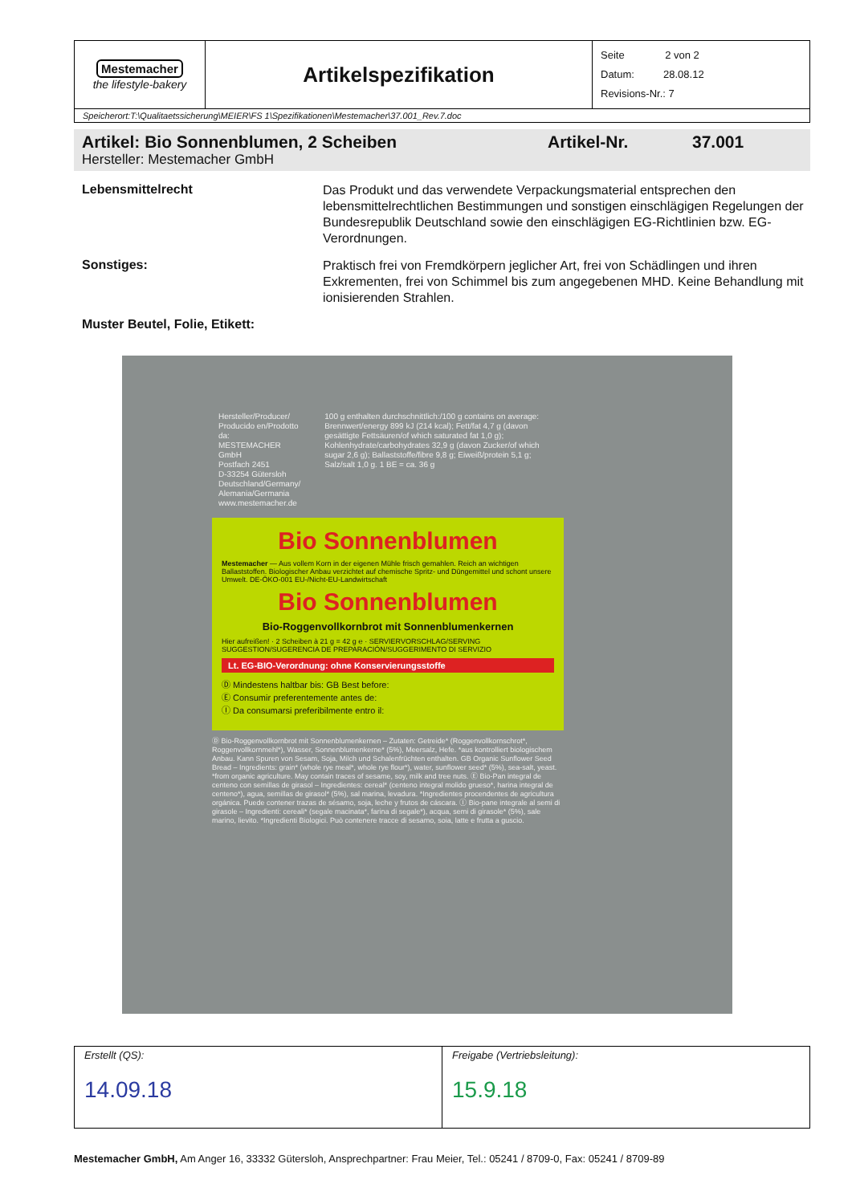| Mestemacher the lifestyle-bakery | Artikelspezifikation | Seite 2 von 2 Datum: 28.08.12 Revisions-Nr.: 7 |
| Speicherort:T:\Qualitaetssicherung\MEIER\FS 1\Spezifikationen\Mestemacher\37.001_Rev.7.doc | | |
Artikel: Bio Sonnenblumen, 2 Scheiben Artikel-Nr. 37.001
Hersteller: Mestemacher GmbH
Lebensmittelrecht
Das Produkt und das verwendete Verpackungsmaterial entsprechen den lebensmittelrechtlichen Bestimmungen und sonstigen einschlägigen Regelungen der Bundesrepublik Deutschland sowie den einschlägigen EG-Richtlinien bzw. EG-Verordnungen.
Sonstiges:
Praktisch frei von Fremdkörpern jeglicher Art, frei von Schädlingen und ihren Exkrementen, frei von Schimmel bis zum angegebenen MHD. Keine Behandlung mit ionisierenden Strahlen.
Muster Beutel, Folie, Etikett:
Hersteller/Producer/
Producido en/Prodotto da:
MESTEMACHER GmbH
Postfach 2451
D-33254 Gütersloh
Deutschland/Germany/
Alemania/Germania
www.mestemacher.de
100 g enthalten durchschnittlich:/100 g contains on average: Brennwert/energy 899 kJ (214 kcal); Fett/fat 4,7 g (davon gesättigte Fettsäuren/of which saturated fat 1,0 g); Kohlenhydrate/carbohydrates 32,9 g (davon Zucker/of which sugar 2,6 g); Ballaststoffe/fibre 9,8 g; Eiweiß/protein 5,1 g; Salz/salt 1,0 g. 1 BE = ca. 36 g
Bio Sonnenblumen
Mestemacher — Aus vollem Korn in der eigenen Mühle frisch gemahlen. Reich an wichtigen Ballaststoffen. Biologischer Anbau verzichtet auf chemische Spritz- und Düngemittel und schont unsere Umwelt. DE-ÖKO-001 EU-/Nicht-EU-Landwirtschaft
Bio Sonnenblumen
Bio-Roggenvollkornbrot mit Sonnenblumenkernen
Hier aufreißen! · 2 Scheiben à 21 g = 42 g ℮ · SERVIERVORSCHLAG/SERVING SUGGESTION/SUGERENCIA DE PREPARACIÓN/SUGGERIMENTO DI SERVIZIO
Lt. EG-BIO-Verordnung: ohne Konservierungsstoffe
Ⓓ Mindestens haltbar bis: GB Best before:
Ⓔ Consumir preferentemente antes de:
Ⓘ Da consumarsi preferibilmente entro il:
Ⓓ Bio-Roggenvollkornbrot mit Sonnenblumenkernen – Zutaten: Getreide* (Roggenvollkornschrot*, Roggenvollkornmehl*), Wasser, Sonnenblumenkerne* (5%), Meersalz, Hefe. *aus kontrolliert biologischem Anbau. Kann Spuren von Sesam, Soja, Milch und Schalenfrüchten enthalten. GB Organic Sunflower Seed Bread – Ingredients: grain* (whole rye meal*, whole rye flour*), water, sunflower seed* (5%), sea-salt, yeast. *from organic agriculture. May contain traces of sesame, soy, milk and tree nuts. Ⓔ Bio-Pan integral de centeno con semillas de girasol – Ingredientes: cereal* (centeno integral molido grueso*, harina integral de centeno*), agua, semillas de girasol* (5%), sal marina, levadura. *Ingredientes procendentes de agricultura orgánica. Puede contener trazas de sésamo, soja, leche y frutos de cáscara. Ⓘ Bio-pane integrale al semi di girasole – Ingredienti: cereali* (segale macinata*, farina di segale*), acqua, semi di girasole* (5%), sale marino, lievito. *Ingredienti Biologici. Può contenere tracce di sesamo, soia, latte e frutta a guscio.
| Erstellt (QS): 14.09.18 | Freigabe (Vertriebsleitung): 15.9.18 |
Mestemacher GmbH, Am Anger 16, 33332 Gütersloh, Ansprechpartner: Frau Meier, Tel.: 05241 / 8709-0, Fax: 05241 / 8709-89